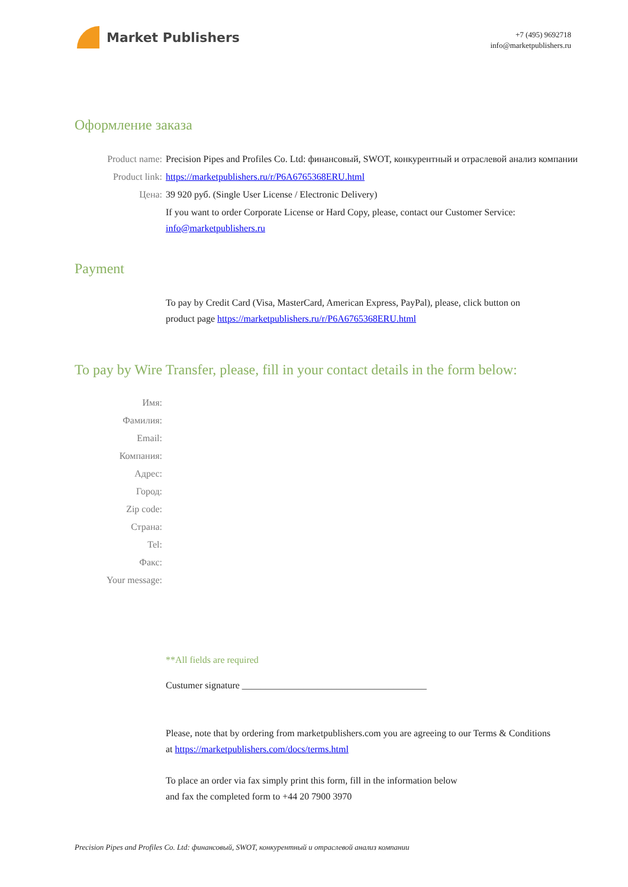Market Publishers
+7 (495) 9692718
info@marketpublishers.ru
Оформление заказа
Product name: Precision Pipes and Profiles Co. Ltd: финансовый, SWOT, конкурентный и отраслевой анализ компании
Product link: https://marketpublishers.ru/r/P6A6765368ERU.html
Цена: 39 920 руб. (Single User License / Electronic Delivery)
If you want to order Corporate License or Hard Copy, please, contact our Customer Service:
info@marketpublishers.ru
Payment
To pay by Credit Card (Visa, MasterCard, American Express, PayPal), please, click button on product page https://marketpublishers.ru/r/P6A6765368ERU.html
To pay by Wire Transfer, please, fill in your contact details in the form below:
Имя:
Фамилия:
Email:
Компания:
Адрес:
Город:
Zip code:
Страна:
Tel:
Факс:
Your message:
**All fields are required
Custumer signature _______________________________________
Please, note that by ordering from marketpublishers.com you are agreeing to our Terms & Conditions at https://marketpublishers.com/docs/terms.html
To place an order via fax simply print this form, fill in the information below
and fax the completed form to +44 20 7900 3970
Precision Pipes and Profiles Co. Ltd: финансовый, SWOT, конкурентный и отраслевой анализ компании